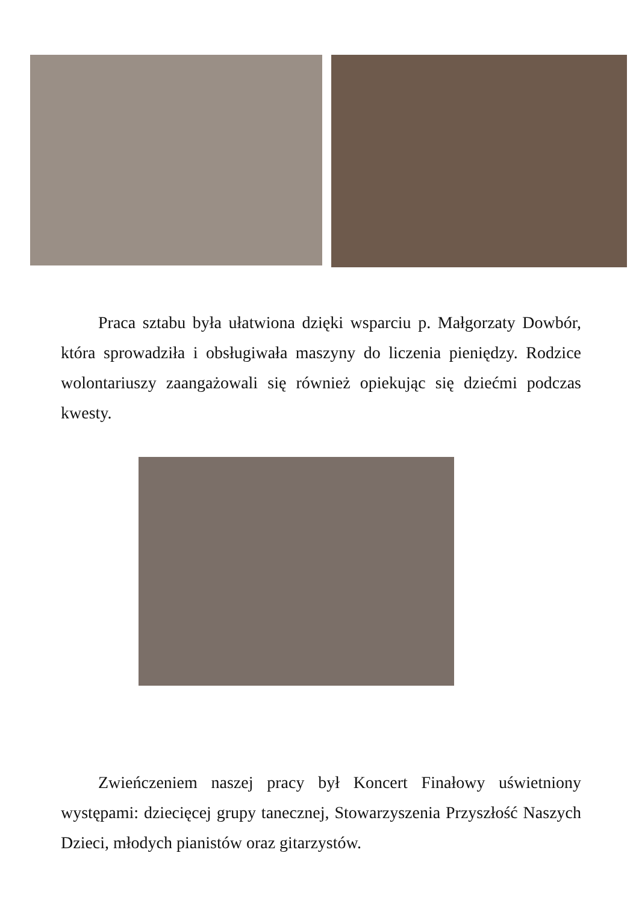Praca sztabu była ułatwiona dzięki wsparciu p. Małgorzaty Dowbór, która sprowadziła i obsługiwała maszyny do liczenia pieniędzy. Rodzice wolontariuszy zaangażowali się również opiekując się dziećmi podczas kwesty.
Zwieńczeniem naszej pracy był Koncert Finałowy uświetniony występami: dziecięcej grupy tanecznej, Stowarzyszenia Przyszłość Naszych Dzieci, młodych pianistów oraz gitarzystów.